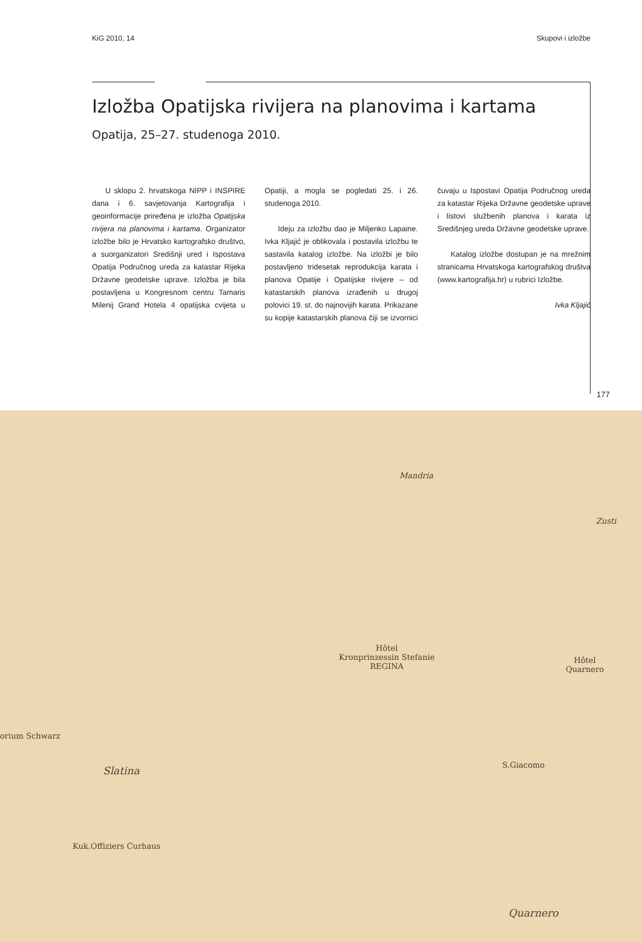KiG 2010, 14 Skupovi i izložbe
Izložba Opatijska rivijera na planovima i kartama
Opatija, 25–27. studenoga 2010.
U sklopu 2. hrvatskoga NIPP i INSPIRE dana i 6. savjetovanja Kartografija i geoinformacije priređena je izložba Opatijska rivijera na planovima i kartama. Organizator izložbe bilo je Hrvatsko kartografsko društvo, a suorganizatori Središnji ured i Ispostava Opatija Područnog ureda za katastar Rijeka Državne geodetske uprave. Izložba je bila postavljena u Kongresnom centru Tamaris Milenij Grand Hotela 4 opatijska cvijeta u Opatiji, a mogla se pogledati 25. i 26. studenoga 2010.
Ideju za izložbu dao je Miljenko Lapaine. Ivka Kljajić je oblikovala i postavila izložbu te sastavila katalog izložbe. Na izložbi je bilo postavljeno tridesetak reprodukcija karata i planova Opatije i Opatijske rivijere – od katastarskih planova izrađenih u drugoj polovici 19. st. do najnovijih karata. Prikazane su kopije katastarskih planova čiji se izvornici čuvaju u Ispostavi Opatija Područnog ureda za katastar Rijeka Državne geodetske uprave i listovi službenih planova i karata iz Središnjeg ureda Državne geodetske uprave.
Katalog izložbe dostupan je na mrežnim stranicama Hrvatskoga kartografskog društva (www.kartografija.hr) u rubrici Izložbe.
Ivka Kljajić
177
Mandria
Zusti
Hôtel
Kronprinzessin Stefanie
REGINA
Hôtel
Quarnero
orium Schwarz
S.Giacomo Slatina
Kuk.Offiziers Curhaus
Quarnero